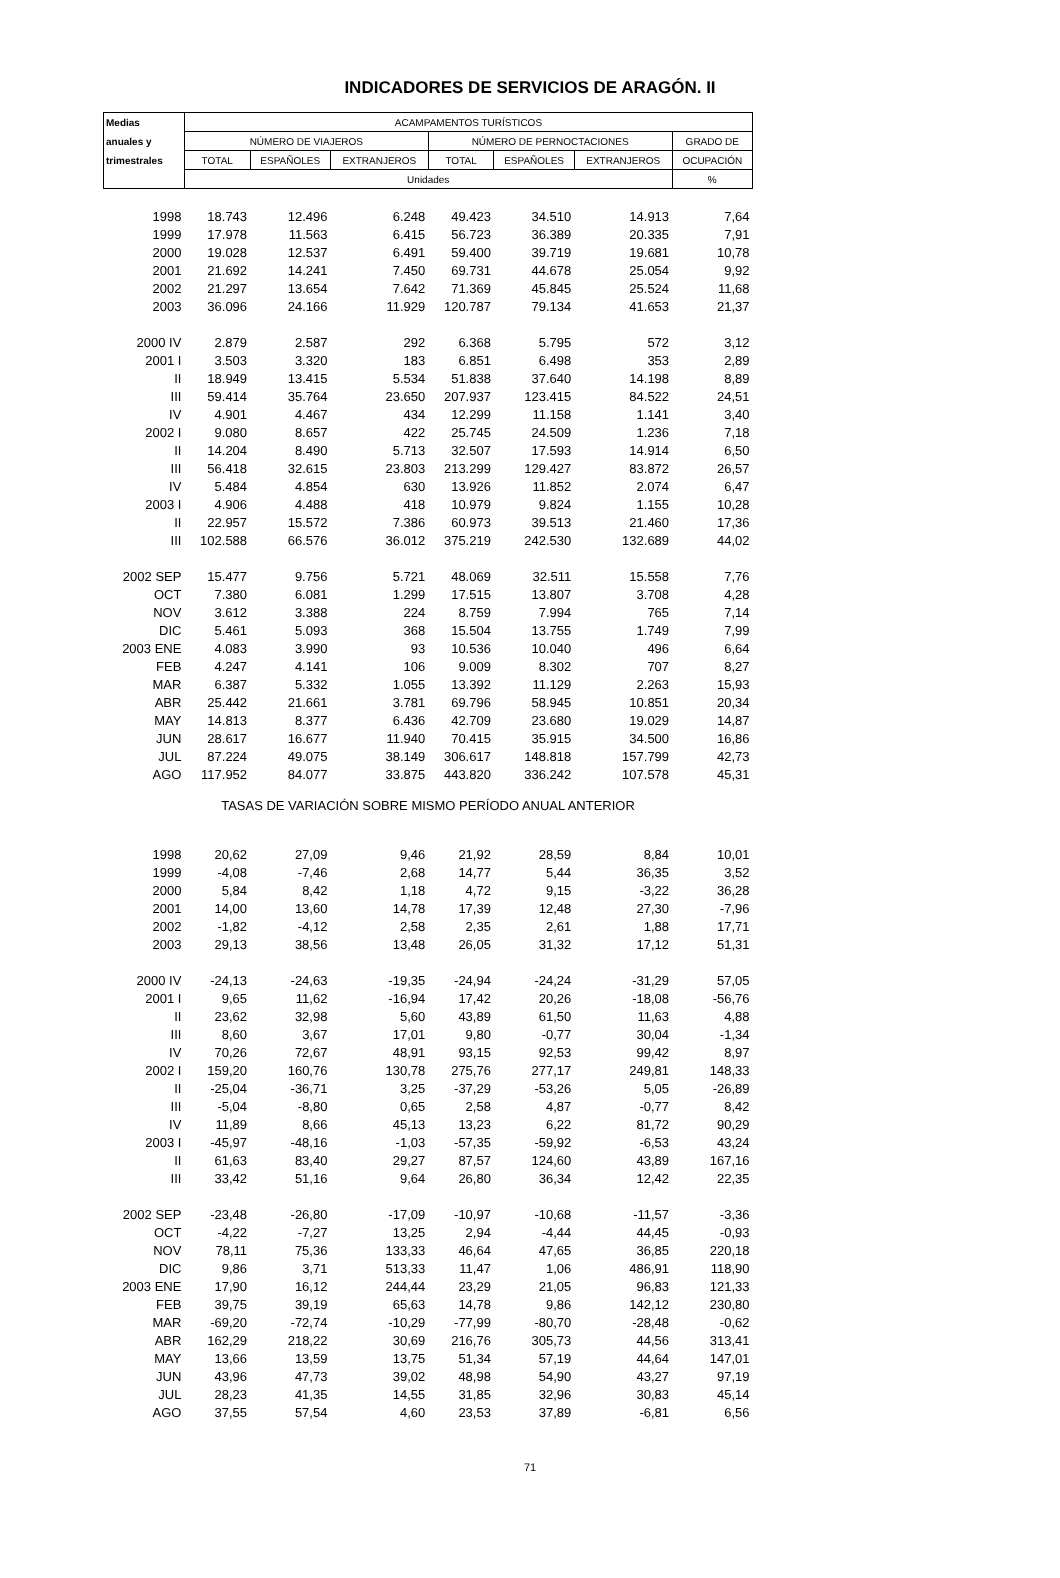INDICADORES DE SERVICIOS DE ARAGÓN. II
| Medias | ACAMPAMENTOS TURÍSTICOS | | | | | | |
| --- | --- | --- | --- | --- | --- | --- | --- |
| anuales y | NÚMERO DE VIAJEROS | | | NÚMERO DE PERNOCTACIONES | | | GRADO DE |
| trimestrales | TOTAL | ESPAÑOLES | EXTRANJEROS | TOTAL | ESPAÑOLES | EXTRANJEROS | OCUPACIÓN |
| | Unidades | | | | | | % |
| 1998 | 18.743 | 12.496 | 6.248 | 49.423 | 34.510 | 14.913 | 7,64 |
| 1999 | 17.978 | 11.563 | 6.415 | 56.723 | 36.389 | 20.335 | 7,91 |
| 2000 | 19.028 | 12.537 | 6.491 | 59.400 | 39.719 | 19.681 | 10,78 |
| 2001 | 21.692 | 14.241 | 7.450 | 69.731 | 44.678 | 25.054 | 9,92 |
| 2002 | 21.297 | 13.654 | 7.642 | 71.369 | 45.845 | 25.524 | 11,68 |
| 2003 | 36.096 | 24.166 | 11.929 | 120.787 | 79.134 | 41.653 | 21,37 |
| 2000 IV | 2.879 | 2.587 | 292 | 6.368 | 5.795 | 572 | 3,12 |
| 2001 I | 3.503 | 3.320 | 183 | 6.851 | 6.498 | 353 | 2,89 |
| II | 18.949 | 13.415 | 5.534 | 51.838 | 37.640 | 14.198 | 8,89 |
| III | 59.414 | 35.764 | 23.650 | 207.937 | 123.415 | 84.522 | 24,51 |
| IV | 4.901 | 4.467 | 434 | 12.299 | 11.158 | 1.141 | 3,40 |
| 2002 I | 9.080 | 8.657 | 422 | 25.745 | 24.509 | 1.236 | 7,18 |
| II | 14.204 | 8.490 | 5.713 | 32.507 | 17.593 | 14.914 | 6,50 |
| III | 56.418 | 32.615 | 23.803 | 213.299 | 129.427 | 83.872 | 26,57 |
| IV | 5.484 | 4.854 | 630 | 13.926 | 11.852 | 2.074 | 6,47 |
| 2003 I | 4.906 | 4.488 | 418 | 10.979 | 9.824 | 1.155 | 10,28 |
| II | 22.957 | 15.572 | 7.386 | 60.973 | 39.513 | 21.460 | 17,36 |
| III | 102.588 | 66.576 | 36.012 | 375.219 | 242.530 | 132.689 | 44,02 |
| 2002 SEP | 15.477 | 9.756 | 5.721 | 48.069 | 32.511 | 15.558 | 7,76 |
| OCT | 7.380 | 6.081 | 1.299 | 17.515 | 13.807 | 3.708 | 4,28 |
| NOV | 3.612 | 3.388 | 224 | 8.759 | 7.994 | 765 | 7,14 |
| DIC | 5.461 | 5.093 | 368 | 15.504 | 13.755 | 1.749 | 7,99 |
| 2003 ENE | 4.083 | 3.990 | 93 | 10.536 | 10.040 | 496 | 6,64 |
| FEB | 4.247 | 4.141 | 106 | 9.009 | 8.302 | 707 | 8,27 |
| MAR | 6.387 | 5.332 | 1.055 | 13.392 | 11.129 | 2.263 | 15,93 |
| ABR | 25.442 | 21.661 | 3.781 | 69.796 | 58.945 | 10.851 | 20,34 |
| MAY | 14.813 | 8.377 | 6.436 | 42.709 | 23.680 | 19.029 | 14,87 |
| JUN | 28.617 | 16.677 | 11.940 | 70.415 | 35.915 | 34.500 | 16,86 |
| JUL | 87.224 | 49.075 | 38.149 | 306.617 | 148.818 | 157.799 | 42,73 |
| AGO | 117.952 | 84.077 | 33.875 | 443.820 | 336.242 | 107.578 | 45,31 |
| TASAS DE VARIACIÓN SOBRE MISMO PERÍODO ANUAL ANTERIOR | | | | | | | |
| 1998 | 20,62 | 27,09 | 9,46 | 21,92 | 28,59 | 8,84 | 10,01 |
| 1999 | -4,08 | -7,46 | 2,68 | 14,77 | 5,44 | 36,35 | 3,52 |
| 2000 | 5,84 | 8,42 | 1,18 | 4,72 | 9,15 | -3,22 | 36,28 |
| 2001 | 14,00 | 13,60 | 14,78 | 17,39 | 12,48 | 27,30 | -7,96 |
| 2002 | -1,82 | -4,12 | 2,58 | 2,35 | 2,61 | 1,88 | 17,71 |
| 2003 | 29,13 | 38,56 | 13,48 | 26,05 | 31,32 | 17,12 | 51,31 |
| 2000 IV | -24,13 | -24,63 | -19,35 | -24,94 | -24,24 | -31,29 | 57,05 |
| 2001 I | 9,65 | 11,62 | -16,94 | 17,42 | 20,26 | -18,08 | -56,76 |
| II | 23,62 | 32,98 | 5,60 | 43,89 | 61,50 | 11,63 | 4,88 |
| III | 8,60 | 3,67 | 17,01 | 9,80 | -0,77 | 30,04 | -1,34 |
| IV | 70,26 | 72,67 | 48,91 | 93,15 | 92,53 | 99,42 | 8,97 |
| 2002 I | 159,20 | 160,76 | 130,78 | 275,76 | 277,17 | 249,81 | 148,33 |
| II | -25,04 | -36,71 | 3,25 | -37,29 | -53,26 | 5,05 | -26,89 |
| III | -5,04 | -8,80 | 0,65 | 2,58 | 4,87 | -0,77 | 8,42 |
| IV | 11,89 | 8,66 | 45,13 | 13,23 | 6,22 | 81,72 | 90,29 |
| 2003 I | -45,97 | -48,16 | -1,03 | -57,35 | -59,92 | -6,53 | 43,24 |
| II | 61,63 | 83,40 | 29,27 | 87,57 | 124,60 | 43,89 | 167,16 |
| III | 33,42 | 51,16 | 9,64 | 26,80 | 36,34 | 12,42 | 22,35 |
| 2002 SEP | -23,48 | -26,80 | -17,09 | -10,97 | -10,68 | -11,57 | -3,36 |
| OCT | -4,22 | -7,27 | 13,25 | 2,94 | -4,44 | 44,45 | -0,93 |
| NOV | 78,11 | 75,36 | 133,33 | 46,64 | 47,65 | 36,85 | 220,18 |
| DIC | 9,86 | 3,71 | 513,33 | 11,47 | 1,06 | 486,91 | 118,90 |
| 2003 ENE | 17,90 | 16,12 | 244,44 | 23,29 | 21,05 | 96,83 | 121,33 |
| FEB | 39,75 | 39,19 | 65,63 | 14,78 | 9,86 | 142,12 | 230,80 |
| MAR | -69,20 | -72,74 | -10,29 | -77,99 | -80,70 | -28,48 | -0,62 |
| ABR | 162,29 | 218,22 | 30,69 | 216,76 | 305,73 | 44,56 | 313,41 |
| MAY | 13,66 | 13,59 | 13,75 | 51,34 | 57,19 | 44,64 | 147,01 |
| JUN | 43,96 | 47,73 | 39,02 | 48,98 | 54,90 | 43,27 | 97,19 |
| JUL | 28,23 | 41,35 | 14,55 | 31,85 | 32,96 | 30,83 | 45,14 |
| AGO | 37,55 | 57,54 | 4,60 | 23,53 | 37,89 | -6,81 | 6,56 |
71